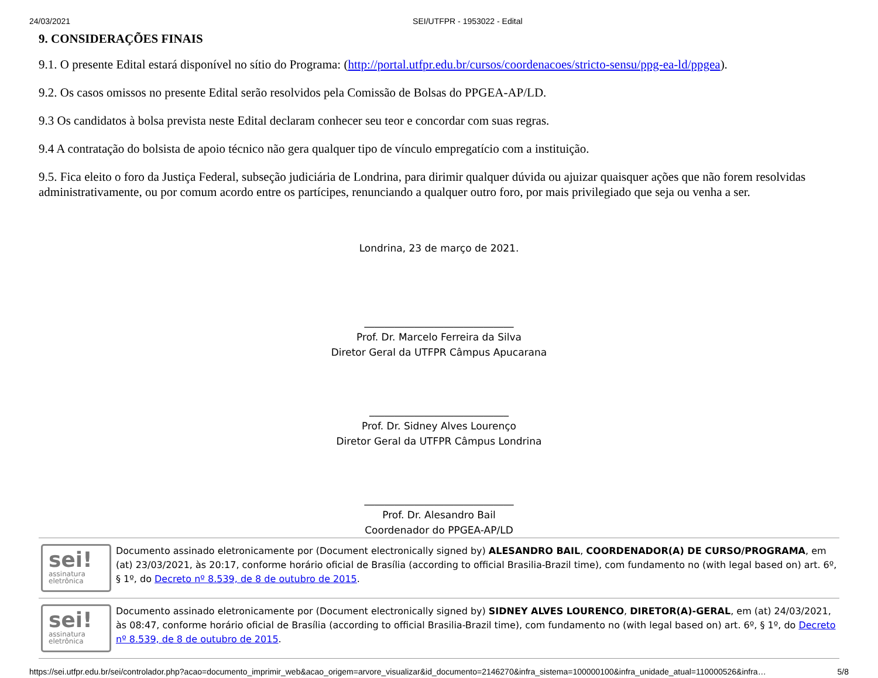24/03/2021 SEI/UTFPR - 1953022 - Edital
9. CONSIDERAÇÕES FINAIS
9.1. O presente Edital estará disponível no sítio do Programa: (http://portal.utfpr.edu.br/cursos/coordenacoes/stricto-sensu/ppg-ea-ld/ppgea).
9.2. Os casos omissos no presente Edital serão resolvidos pela Comissão de Bolsas do PPGEA-AP/LD.
9.3 Os candidatos à bolsa prevista neste Edital declaram conhecer seu teor e concordar com suas regras.
9.4 A contratação do bolsista de apoio técnico não gera qualquer tipo de vínculo empregatício com a instituição.
9.5. Fica eleito o foro da Justiça Federal, subseção judiciária de Londrina, para dirimir qualquer dúvida ou ajuizar quaisquer ações que não forem resolvidas administrativamente, ou por comum acordo entre os partícipes, renunciando a qualquer outro foro, por mais privilegiado que seja ou venha a ser.
Londrina, 23 de março de 2021.
______________________________
Prof. Dr. Marcelo Ferreira da Silva
Diretor Geral da UTFPR Câmpus Apucarana
____________________________
Prof. Dr. Sidney Alves Lourenço
Diretor Geral da UTFPR Câmpus Londrina
______________________________
Prof. Dr. Alesandro Bail
Coordenador do PPGEA-AP/LD
sei!
assinatura
eletrônica
Documento assinado eletronicamente por (Document electronically signed by) ALESANDRO BAIL, COORDENADOR(A) DE CURSO/PROGRAMA, em (at) 23/03/2021, às 20:17, conforme horário oficial de Brasília (according to official Brasilia-Brazil time), com fundamento no (with legal based on) art. 6º, § 1º, do Decreto nº 8.539, de 8 de outubro de 2015.
sei!
assinatura
eletrônica
Documento assinado eletronicamente por (Document electronically signed by) SIDNEY ALVES LOURENCO, DIRETOR(A)-GERAL, em (at) 24/03/2021, às 08:47, conforme horário oficial de Brasília (according to official Brasilia-Brazil time), com fundamento no (with legal based on) art. 6º, § 1º, do Decreto nº 8.539, de 8 de outubro de 2015.
https://sei.utfpr.edu.br/sei/controlador.php?acao=documento_imprimir_web&acao_origem=arvore_visualizar&id_documento=2146270&infra_sistema=100000100&infra_unidade_atual=110000526&infra… 5/8